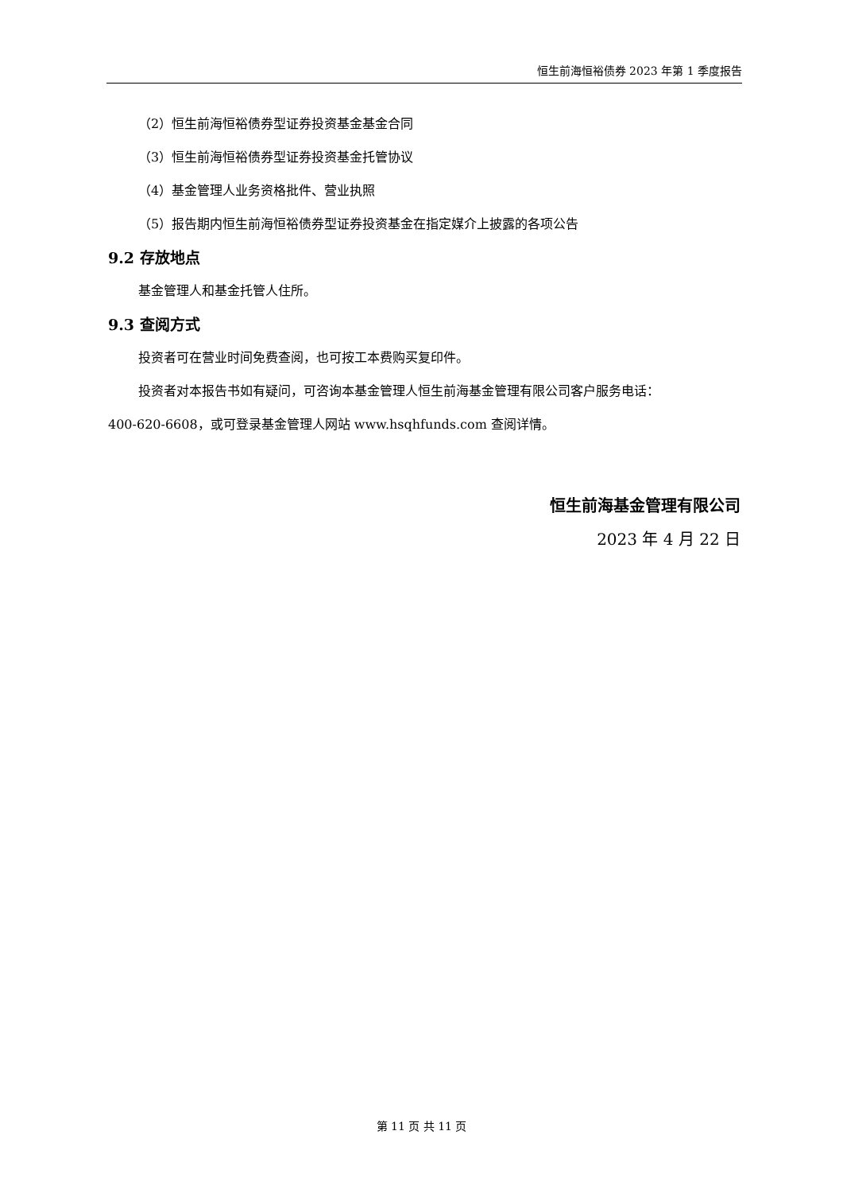恒生前海恒裕债券 2023 年第 1 季度报告
（2）恒生前海恒裕债券型证券投资基金基金合同
（3）恒生前海恒裕债券型证券投资基金托管协议
（4）基金管理人业务资格批件、营业执照
（5）报告期内恒生前海恒裕债券型证券投资基金在指定媒介上披露的各项公告
9.2 存放地点
基金管理人和基金托管人住所。
9.3 查阅方式
投资者可在营业时间免费查阅，也可按工本费购买复印件。
投资者对本报告书如有疑问，可咨询本基金管理人恒生前海基金管理有限公司客户服务电话：
400-620-6608，或可登录基金管理人网站 www.hsqhfunds.com 查阅详情。
恒生前海基金管理有限公司
2023 年 4 月 22 日
第 11 页 共 11 页